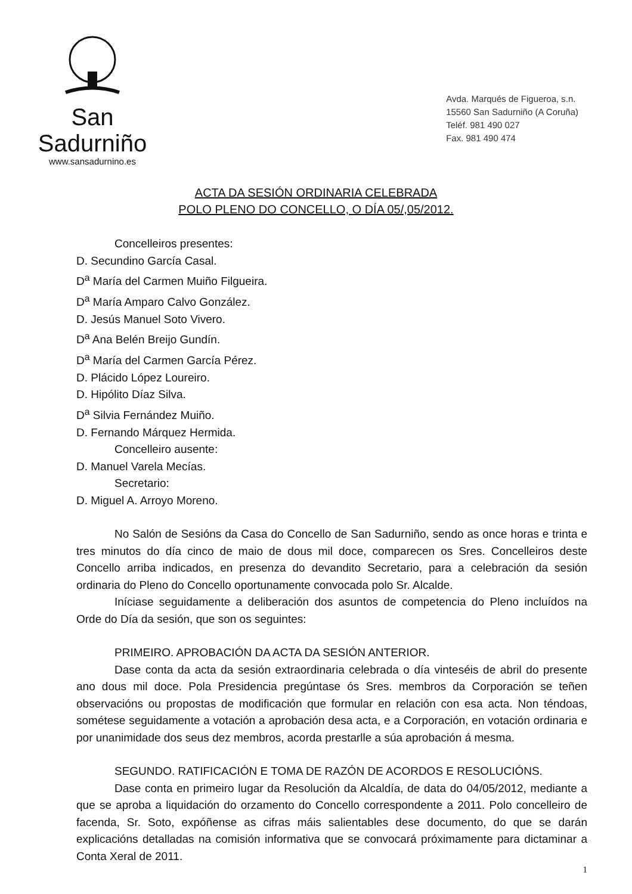San Sadurniño
www.sansadurnino.es
Avda. Marqués de Figueroa, s.n.
15560 San Sadurniño (A Coruña)
Teléf. 981 490 027
Fax. 981 490 474
ACTA DA SESIÓN ORDINARIA CELEBRADA
POLO PLENO DO CONCELLO, O DÍA 05/,05/2012.
Concelleiros presentes:
D. Secundino García Casal.
D<sup>a</sup> María del Carmen Muiño Filgueira.
D<sup>a</sup> María Amparo Calvo González.
D. Jesús Manuel Soto Vivero.
D<sup>a</sup> Ana Belén Breijo Gundín.
D<sup>a</sup> María del Carmen García Pérez.
D. Plácido López Loureiro.
D. Hipólito Díaz Silva.
D<sup>a</sup> Silvia Fernández Muiño.
D. Fernando Márquez Hermida.
Concelleiro ausente:
D. Manuel Varela Mecías.
Secretario:
D. Miguel A. Arroyo Moreno.
No Salón de Sesións da Casa do Concello de San Sadurniño, sendo as once horas e trinta e tres minutos do día cinco de maio de dous mil doce, comparecen os Sres. Concelleiros deste Concello arriba indicados, en presenza do devandito Secretario, para a celebración da sesión ordinaria do Pleno do Concello oportunamente convocada polo Sr. Alcalde.
Iníciase seguidamente a deliberación dos asuntos de competencia do Pleno incluídos na Orde do Día da sesión, que son os seguintes:
PRIMEIRO. APROBACIÓN DA ACTA DA SESIÓN ANTERIOR.
Dase conta da acta da sesión extraordinaria celebrada o día vinteséis de abril do presente ano dous mil doce. Pola Presidencia pregúntase ós Sres. membros da Corporación se teñen observacións ou propostas de modificación que formular en relación con esa acta. Non téndoas, sométese seguidamente a votación a aprobación desa acta, e a Corporación, en votación ordinaria e por unanimidade dos seus dez membros, acorda prestarlle a súa aprobación á mesma.
SEGUNDO. RATIFICACIÓN E TOMA DE RAZÓN DE ACORDOS E RESOLUCIÓNS.
Dase conta en primeiro lugar da Resolución da Alcaldía, de data do 04/05/2012, mediante a que se aproba a liquidación do orzamento do Concello correspondente a 2011. Polo concelleiro de facenda, Sr. Soto, expóñense as cifras máis salientables dese documento, do que se darán explicacións detalladas na comisión informativa que se convocará próximamente para dictaminar a Conta Xeral de 2011.
1